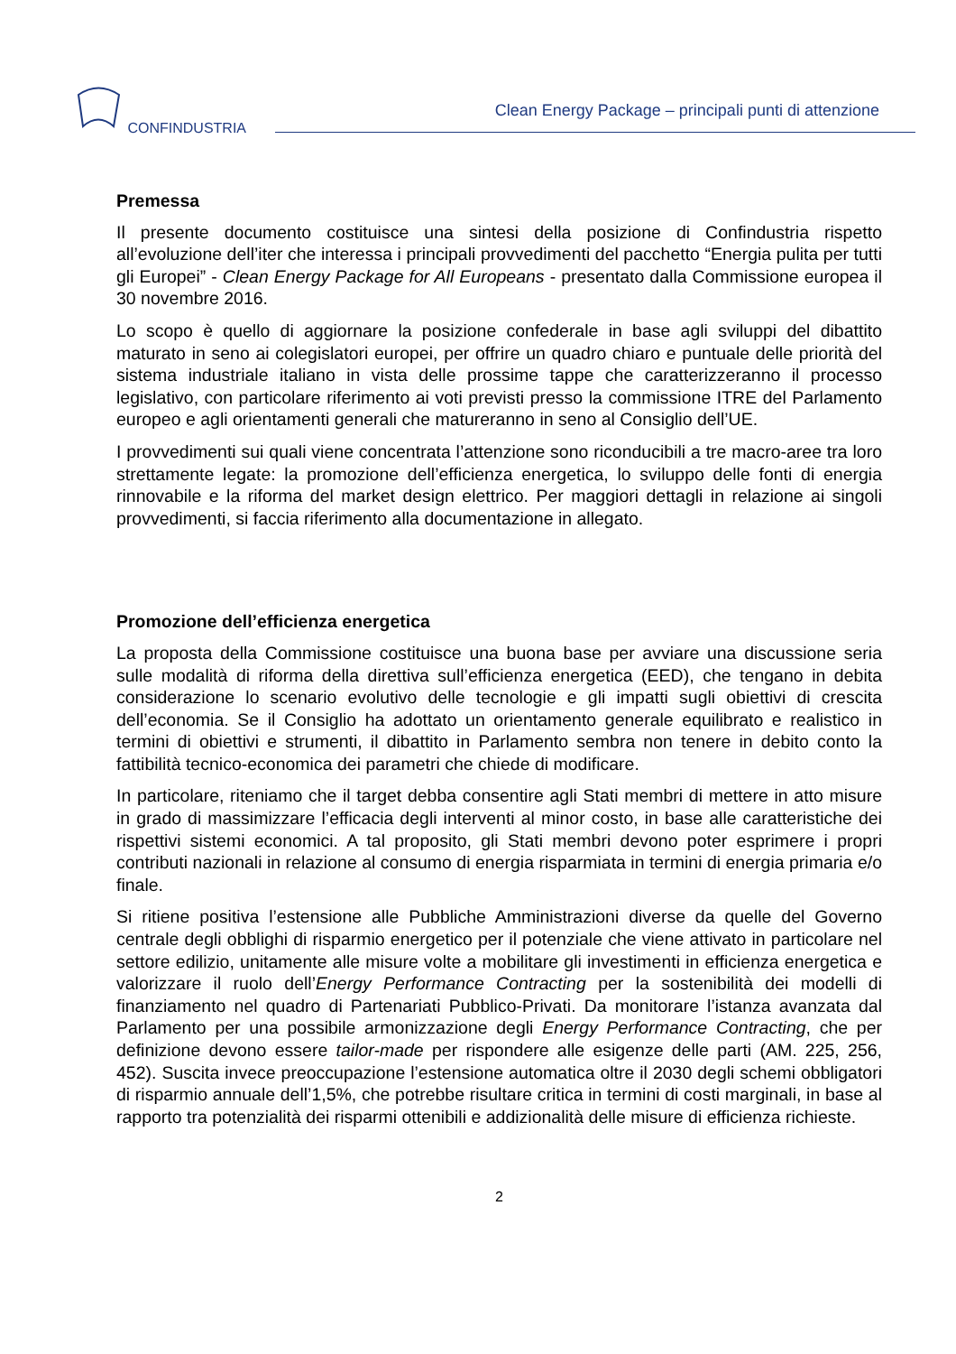CONFINDUSTRIA
Clean Energy Package – principali punti di attenzione
Premessa
Il presente documento costituisce una sintesi della posizione di Confindustria rispetto all’evoluzione dell’iter che interessa i principali provvedimenti del pacchetto “Energia pulita per tutti gli Europei” - Clean Energy Package for All Europeans - presentato dalla Commissione europea il 30 novembre 2016.
Lo scopo è quello di aggiornare la posizione confederale in base agli sviluppi del dibattito maturato in seno ai colegislatori europei, per offrire un quadro chiaro e puntuale delle priorità del sistema industriale italiano in vista delle prossime tappe che caratterizzeranno il processo legislativo, con particolare riferimento ai voti previsti presso la commissione ITRE del Parlamento europeo e agli orientamenti generali che matureranno in seno al Consiglio dell’UE.
I provvedimenti sui quali viene concentrata l’attenzione sono riconducibili a tre macro-aree tra loro strettamente legate: la promozione dell’efficienza energetica, lo sviluppo delle fonti di energia rinnovabile e la riforma del market design elettrico. Per maggiori dettagli in relazione ai singoli provvedimenti, si faccia riferimento alla documentazione in allegato.
Promozione dell’efficienza energetica
La proposta della Commissione costituisce una buona base per avviare una discussione seria sulle modalità di riforma della direttiva sull’efficienza energetica (EED), che tengano in debita considerazione lo scenario evolutivo delle tecnologie e gli impatti sugli obiettivi di crescita dell’economia. Se il Consiglio ha adottato un orientamento generale equilibrato e realistico in termini di obiettivi e strumenti, il dibattito in Parlamento sembra non tenere in debito conto la fattibilità tecnico-economica dei parametri che chiede di modificare.
In particolare, riteniamo che il target debba consentire agli Stati membri di mettere in atto misure in grado di massimizzare l’efficacia degli interventi al minor costo, in base alle caratteristiche dei rispettivi sistemi economici. A tal proposito, gli Stati membri devono poter esprimere i propri contributi nazionali in relazione al consumo di energia risparmiata in termini di energia primaria e/o finale.
Si ritiene positiva l’estensione alle Pubbliche Amministrazioni diverse da quelle del Governo centrale degli obblighi di risparmio energetico per il potenziale che viene attivato in particolare nel settore edilizio, unitamente alle misure volte a mobilitare gli investimenti in efficienza energetica e valorizzare il ruolo dell’Energy Performance Contracting per la sostenibilità dei modelli di finanziamento nel quadro di Partenariati Pubblico-Privati. Da monitorare l’istanza avanzata dal Parlamento per una possibile armonizzazione degli Energy Performance Contracting, che per definizione devono essere tailor-made per rispondere alle esigenze delle parti (AM. 225, 256, 452). Suscita invece preoccupazione l’estensione automatica oltre il 2030 degli schemi obbligatori di risparmio annuale dell’1,5%, che potrebbe risultare critica in termini di costi marginali, in base al rapporto tra potenzialità dei risparmi ottenibili e addizionalità delle misure di efficienza richieste.
2